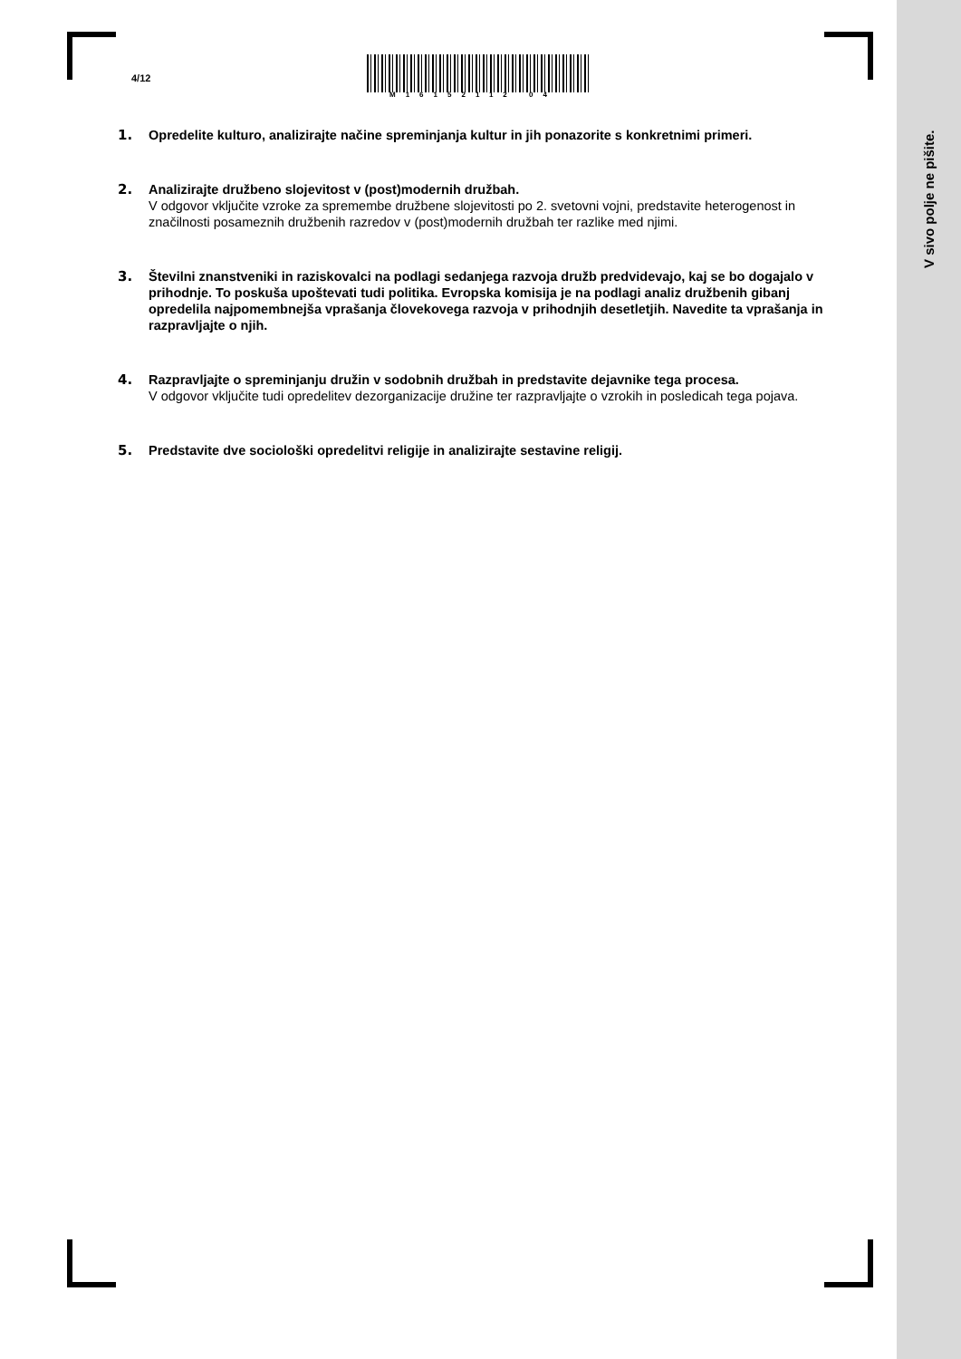V sivo polje ne pišite.
4/12
M16152112 04
1. Opredelite kulturo, analizirajte načine spreminjanja kultur in jih ponazorite s konkretnimi primeri.
2. Analizirajte družbeno slojevitost v (post)modernih družbah.
V odgovor vključite vzroke za spremembe družbene slojevitosti po 2. svetovni vojni, predstavite heterogenost in značilnosti posameznih družbenih razredov v (post)modernih družbah ter razlike med njimi.
3. Številni znanstveniki in raziskovalci na podlagi sedanjega razvoja družb predvidevajo, kaj se bo dogajalo v prihodnje. To poskuša upoštevati tudi politika. Evropska komisija je na podlagi analiz družbenih gibanj opredelila najpomembnejša vprašanja človekovega razvoja v prihodnjih desetletjih. Navedite ta vprašanja in razpravljajte o njih.
4. Razpravljajte o spreminjanju družin v sodobnih družbah in predstavite dejavnike tega procesa.
V odgovor vključite tudi opredelitev dezorganizacije družine ter razpravljajte o vzrokih in posledicah tega pojava.
5. Predstavite dve sociološki opredelitvi religije in analizirajte sestavine religij.